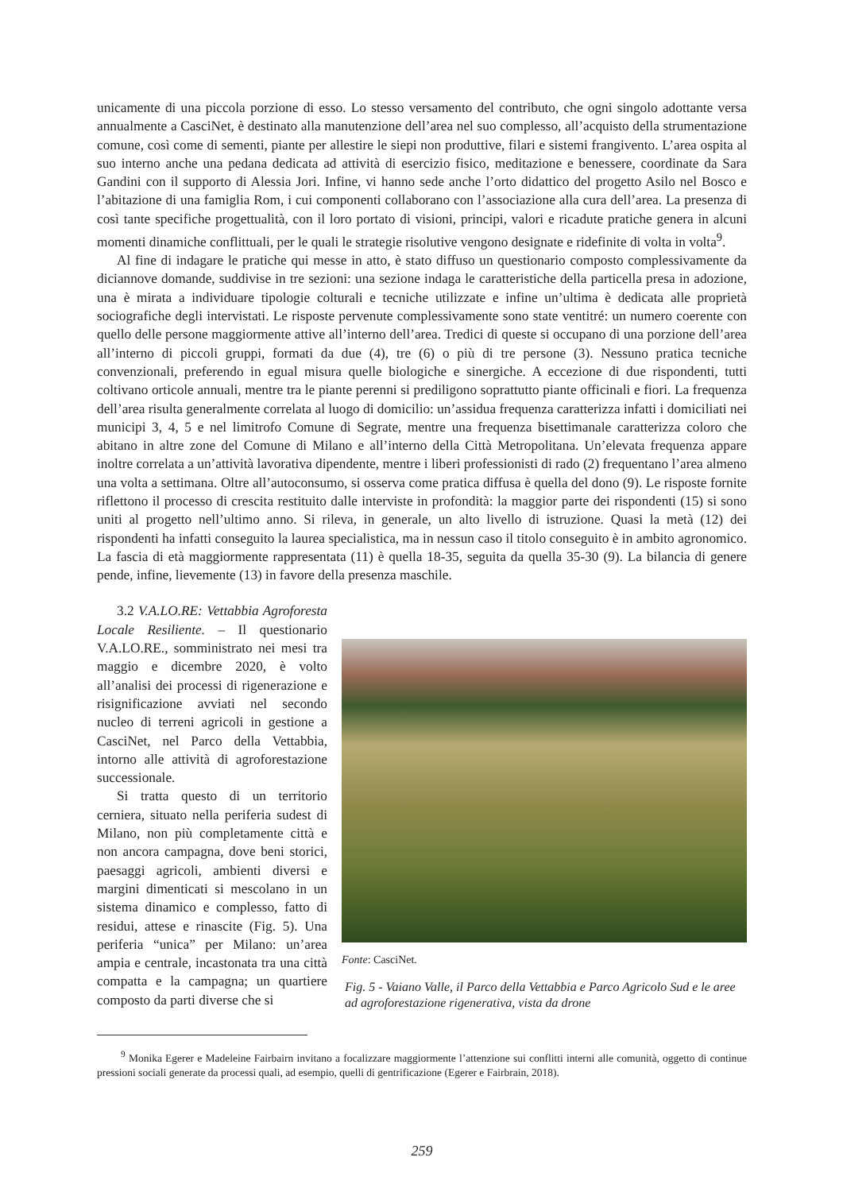unicamente di una piccola porzione di esso. Lo stesso versamento del contributo, che ogni singolo adottante versa annualmente a CasciNet, è destinato alla manutenzione dell’area nel suo complesso, all’acquisto della strumentazione comune, così come di sementi, piante per allestire le siepi non produttive, filari e sistemi frangivento. L’area ospita al suo interno anche una pedana dedicata ad attività di esercizio fisico, meditazione e benessere, coordinate da Sara Gandini con il supporto di Alessia Jori. Infine, vi hanno sede anche l’orto didattico del progetto Asilo nel Bosco e l’abitazione di una famiglia Rom, i cui componenti collaborano con l’associazione alla cura dell’area. La presenza di così tante specifiche progettualità, con il loro portato di visioni, principi, valori e ricadute pratiche genera in alcuni momenti dinamiche conflittuali, per le quali le strategie risolutive vengono designate e ridefinite di volta in volta<sup>9</sup>.
Al fine di indagare le pratiche qui messe in atto, è stato diffuso un questionario composto complessivamente da diciannove domande, suddivise in tre sezioni: una sezione indaga le caratteristiche della particella presa in adozione, una è mirata a individuare tipologie colturali e tecniche utilizzate e infine un’ultima è dedicata alle proprietà sociografiche degli intervistati. Le risposte pervenute complessivamente sono state ventitré: un numero coerente con quello delle persone maggiormente attive all’interno dell’area. Tredici di queste si occupano di una porzione dell’area all’interno di piccoli gruppi, formati da due (4), tre (6) o più di tre persone (3). Nessuno pratica tecniche convenzionali, preferendo in egual misura quelle biologiche e sinergiche. A eccezione di due rispondenti, tutti coltivano orticole annuali, mentre tra le piante perenni si prediligono soprattutto piante officinali e fiori. La frequenza dell’area risulta generalmente correlata al luogo di domicilio: un’assidua frequenza caratterizza infatti i domiciliati nei municipi 3, 4, 5 e nel limitrofo Comune di Segrate, mentre una frequenza bisettimanale caratterizza coloro che abitano in altre zone del Comune di Milano e all’interno della Città Metropolitana. Un’elevata frequenza appare inoltre correlata a un’attività lavorativa dipendente, mentre i liberi professionisti di rado (2) frequentano l’area almeno una volta a settimana. Oltre all’autoconsumo, si osserva come pratica diffusa è quella del dono (9). Le risposte fornite riflettono il processo di crescita restituito dalle interviste in profondità: la maggior parte dei rispondenti (15) si sono uniti al progetto nell’ultimo anno. Si rileva, in generale, un alto livello di istruzione. Quasi la metà (12) dei rispondenti ha infatti conseguito la laurea specialistica, ma in nessun caso il titolo conseguito è in ambito agronomico. La fascia di età maggiormente rappresentata (11) è quella 18-35, seguita da quella 35-30 (9). La bilancia di genere pende, infine, lievemente (13) in favore della presenza maschile.
3.2 V.A.LO.RE: Vettabbia Agroforesta Locale Resiliente. – Il questionario V.A.LO.RE., somministrato nei mesi tra maggio e dicembre 2020, è volto all’analisi dei processi di rigenerazione e risignificazione avviati nel secondo nucleo di terreni agricoli in gestione a CasciNet, nel Parco della Vettabbia, intorno alle attività di agroforestazione successionale.
Si tratta questo di un territorio cerniera, situato nella periferia sudest di Milano, non più completamente città e non ancora campagna, dove beni storici, paesaggi agricoli, ambienti diversi e margini dimenticati si mescolano in un sistema dinamico e complesso, fatto di residui, attese e rinascite (Fig. 5). Una periferia “unica” per Milano: un’area ampia e centrale, incastonata tra una città compatta e la campagna; un quartiere composto da parti diverse che si
Fonte: CasciNet.
Fig. 5 - Vaiano Valle, il Parco della Vettabbia e Parco Agricolo Sud e le aree ad agroforestazione rigenerativa, vista da drone
<sup>9</sup> Monika Egerer e Madeleine Fairbairn invitano a focalizzare maggiormente l’attenzione sui conflitti interni alle comunità, oggetto di continue pressioni sociali generate da processi quali, ad esempio, quelli di gentrificazione (Egerer e Fairbrain, 2018).
259